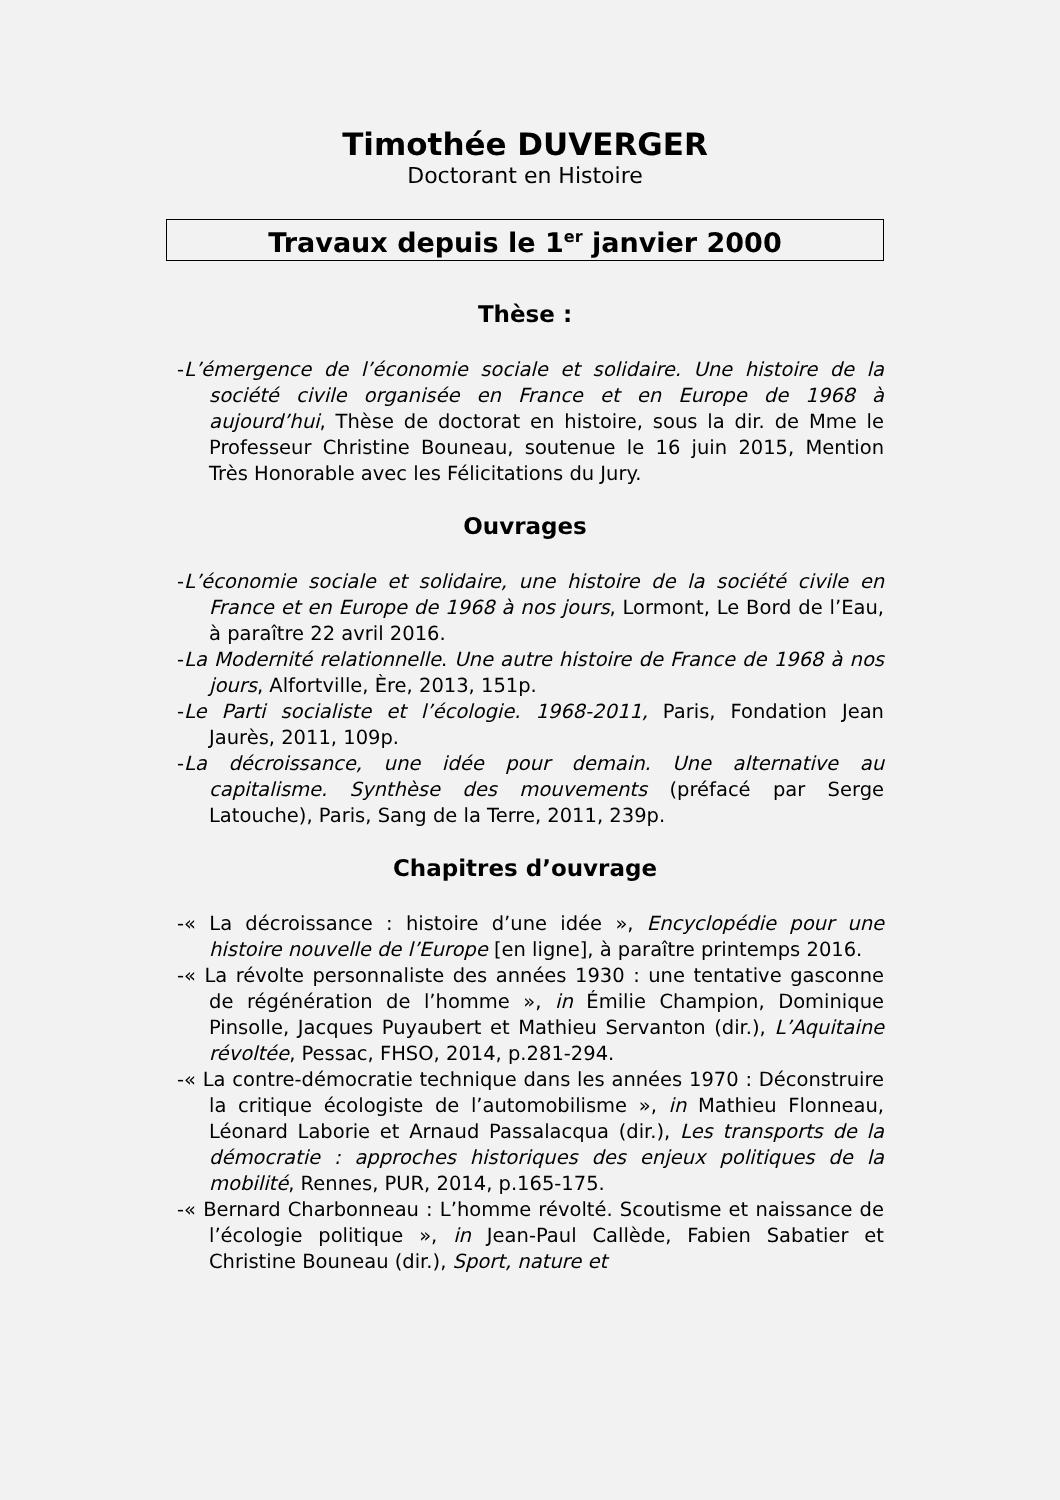Timothée DUVERGER
Doctorant en Histoire
Travaux depuis le 1<sup>er</sup> janvier 2000
Thèse :
-L’émergence de l’économie sociale et solidaire. Une histoire de la société civile organisée en France et en Europe de 1968 à aujourd’hui, Thèse de doctorat en histoire, sous la dir. de Mme le Professeur Christine Bouneau, soutenue le 16 juin 2015, Mention Très Honorable avec les Félicitations du Jury.
Ouvrages
-L’économie sociale et solidaire, une histoire de la société civile en France et en Europe de 1968 à nos jours, Lormont, Le Bord de l’Eau, à paraître 22 avril 2016.
-La Modernité relationnelle. Une autre histoire de France de 1968 à nos jours, Alfortville, Ère, 2013, 151p.
-Le Parti socialiste et l’écologie. 1968-2011, Paris, Fondation Jean Jaurès, 2011, 109p.
-La décroissance, une idée pour demain. Une alternative au capitalisme. Synthèse des mouvements (préfacé par Serge Latouche), Paris, Sang de la Terre, 2011, 239p.
Chapitres d’ouvrage
-« La décroissance : histoire d’une idée », Encyclopédie pour une histoire nouvelle de l’Europe [en ligne], à paraître printemps 2016.
-« La révolte personnaliste des années 1930 : une tentative gasconne de régénération de l’homme », in Émilie Champion, Dominique Pinsolle, Jacques Puyaubert et Mathieu Servanton (dir.), L’Aquitaine révoltée, Pessac, FHSO, 2014, p.281-294.
-« La contre-démocratie technique dans les années 1970 : Déconstruire la critique écologiste de l’automobilisme », in Mathieu Flonneau, Léonard Laborie et Arnaud Passalacqua (dir.), Les transports de la démocratie : approches historiques des enjeux politiques de la mobilité, Rennes, PUR, 2014, p.165-175.
-« Bernard Charbonneau : L’homme révolté. Scoutisme et naissance de l’écologie politique », in Jean-Paul Callède, Fabien Sabatier et Christine Bouneau (dir.), Sport, nature et